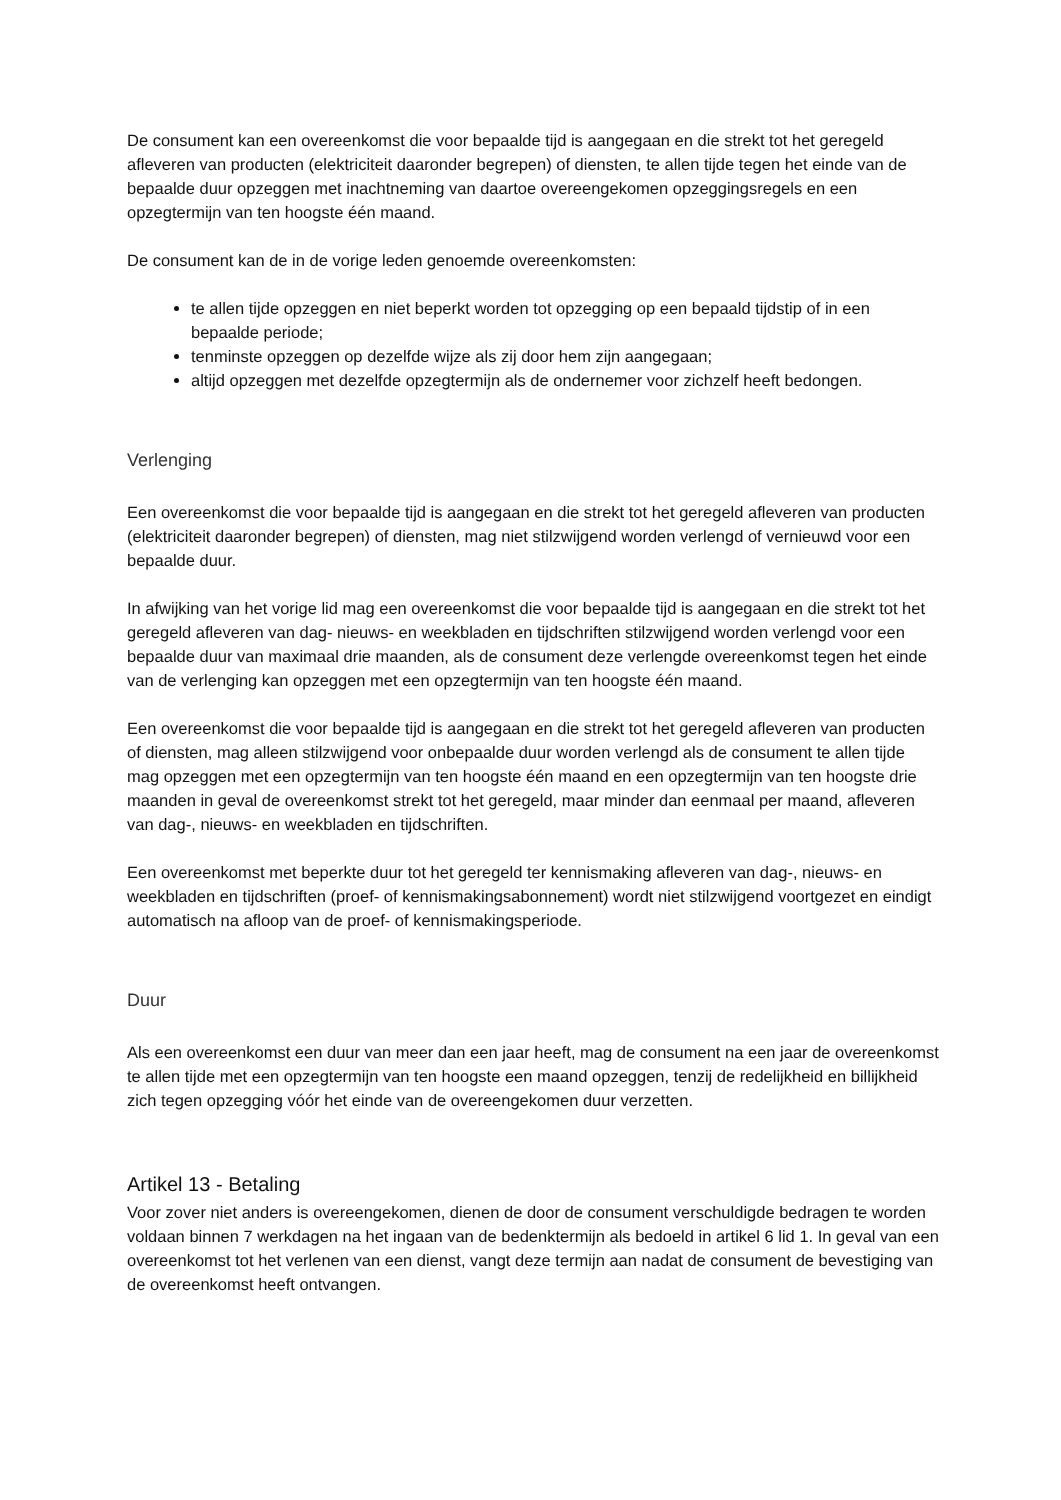De consument kan een overeenkomst die voor bepaalde tijd is aangegaan en die strekt tot het geregeld afleveren van producten (elektriciteit daaronder begrepen) of diensten, te allen tijde tegen het einde van de bepaalde duur opzeggen met inachtneming van daartoe overeengekomen opzeggingsregels en een opzegtermijn van ten hoogste één maand.
De consument kan de in de vorige leden genoemde overeenkomsten:
te allen tijde opzeggen en niet beperkt worden tot opzegging op een bepaald tijdstip of in een bepaalde periode;
tenminste opzeggen op dezelfde wijze als zij door hem zijn aangegaan;
altijd opzeggen met dezelfde opzegtermijn als de ondernemer voor zichzelf heeft bedongen.
Verlenging
Een overeenkomst die voor bepaalde tijd is aangegaan en die strekt tot het geregeld afleveren van producten (elektriciteit daaronder begrepen) of diensten, mag niet stilzwijgend worden verlengd of vernieuwd voor een bepaalde duur.
In afwijking van het vorige lid mag een overeenkomst die voor bepaalde tijd is aangegaan en die strekt tot het geregeld afleveren van dag- nieuws- en weekbladen en tijdschriften stilzwijgend worden verlengd voor een bepaalde duur van maximaal drie maanden, als de consument deze verlengde overeenkomst tegen het einde van de verlenging kan opzeggen met een opzegtermijn van ten hoogste één maand.
Een overeenkomst die voor bepaalde tijd is aangegaan en die strekt tot het geregeld afleveren van producten of diensten, mag alleen stilzwijgend voor onbepaalde duur worden verlengd als de consument te allen tijde mag opzeggen met een opzegtermijn van ten hoogste één maand en een opzegtermijn van ten hoogste drie maanden in geval de overeenkomst strekt tot het geregeld, maar minder dan eenmaal per maand, afleveren van dag-, nieuws- en weekbladen en tijdschriften.
Een overeenkomst met beperkte duur tot het geregeld ter kennismaking afleveren van dag-, nieuws- en weekbladen en tijdschriften (proef- of kennismakingsabonnement) wordt niet stilzwijgend voortgezet en eindigt automatisch na afloop van de proef- of kennismakingsperiode.
Duur
Als een overeenkomst een duur van meer dan een jaar heeft, mag de consument na een jaar de overeenkomst te allen tijde met een opzegtermijn van ten hoogste een maand opzeggen, tenzij de redelijkheid en billijkheid zich tegen opzegging vóór het einde van de overeengekomen duur verzetten.
Artikel 13 - Betaling
Voor zover niet anders is overeengekomen, dienen de door de consument verschuldigde bedragen te worden voldaan binnen 7 werkdagen na het ingaan van de bedenktermijn als bedoeld in artikel 6 lid 1. In geval van een overeenkomst tot het verlenen van een dienst, vangt deze termijn aan nadat de consument de bevestiging van de overeenkomst heeft ontvangen.